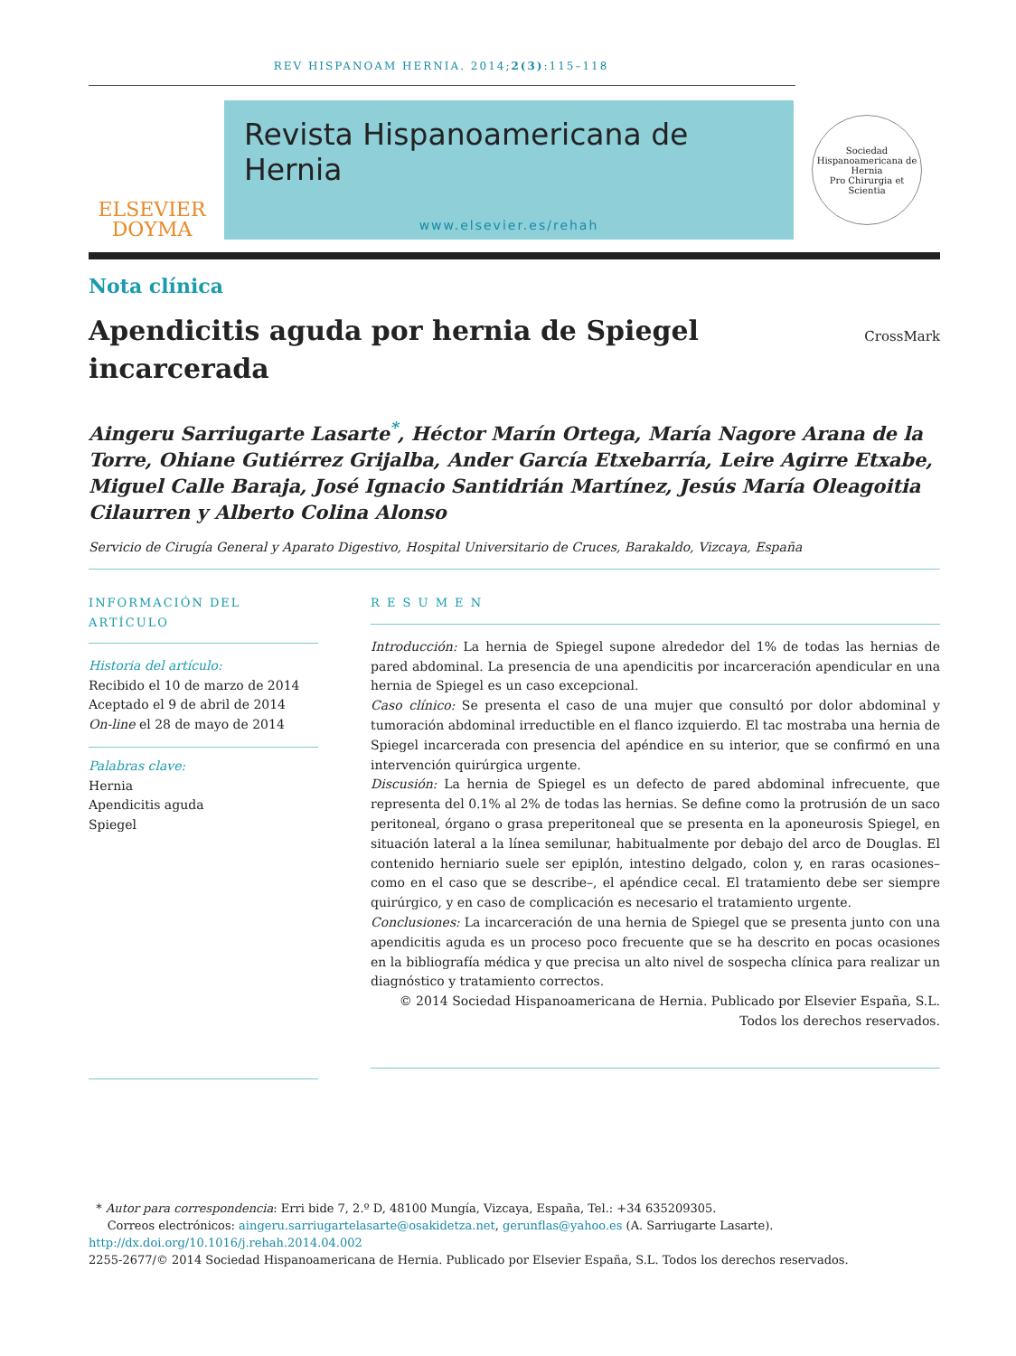REV HISPANOAM HERNIA. 2014;2(3):115–118
ELSEVIER
DOYMA
Revista Hispanoamericana de Hernia
www.elsevier.es/rehah
Sociedad Hispanoamericana de Hernia
Pro Chirurgia et Scientia
Nota clínica
Apendicitis aguda por hernia de Spiegel
incarcerada
CrossMark
Aingeru Sarriugarte Lasarte<sup>*</sup>, Héctor Marín Ortega, María Nagore Arana de la Torre, Ohiane Gutiérrez Grijalba, Ander García Etxebarría, Leire Agirre Etxabe, Miguel Calle Baraja, José Ignacio Santidrián Martínez, Jesús María Oleagoitia Cilaurren y Alberto Colina Alonso
Servicio de Cirugía General y Aparato Digestivo, Hospital Universitario de Cruces, Barakaldo, Vizcaya, España
INFORMACIÓN DEL ARTÍCULO
Historia del artículo:
Recibido el 10 de marzo de 2014
Aceptado el 9 de abril de 2014
On-line el 28 de mayo de 2014
Palabras clave:
Hernia
Apendicitis aguda
Spiegel
R E S U M E N
Introducción: La hernia de Spiegel supone alrededor del 1% de todas las hernias de pared abdominal. La presencia de una apendicitis por incarceración apendicular en una hernia de Spiegel es un caso excepcional.
Caso clínico: Se presenta el caso de una mujer que consultó por dolor abdominal y tumoración abdominal irreductible en el flanco izquierdo. El tac mostraba una hernia de Spiegel incarcerada con presencia del apéndice en su interior, que se confirmó en una intervención quirúrgica urgente.
Discusión: La hernia de Spiegel es un defecto de pared abdominal infrecuente, que representa del 0.1% al 2% de todas las hernias. Se define como la protrusión de un saco peritoneal, órgano o grasa preperitoneal que se presenta en la aponeurosis Spiegel, en situación lateral a la línea semilunar, habitualmente por debajo del arco de Douglas. El contenido herniario suele ser epiplón, intestino delgado, colon y, en raras ocasiones–como en el caso que se describe–, el apéndice cecal. El tratamiento debe ser siempre quirúrgico, y en caso de complicación es necesario el tratamiento urgente.
Conclusiones: La incarceración de una hernia de Spiegel que se presenta junto con una apendicitis aguda es un proceso poco frecuente que se ha descrito en pocas ocasiones en la bibliografía médica y que precisa un alto nivel de sospecha clínica para realizar un diagnóstico y tratamiento correctos.
© 2014 Sociedad Hispanoamericana de Hernia. Publicado por Elsevier España, S.L. Todos los derechos reservados.
* Autor para correspondencia: Erri bide 7, 2.º D, 48100 Mungía, Vizcaya, España, Tel.: +34 635209305.
Correos electrónicos: aingeru.sarriugartelasarte@osakidetza.net, gerunflas@yahoo.es (A. Sarriugarte Lasarte).
http://dx.doi.org/10.1016/j.rehah.2014.04.002
2255-2677/© 2014 Sociedad Hispanoamericana de Hernia. Publicado por Elsevier España, S.L. Todos los derechos reservados.